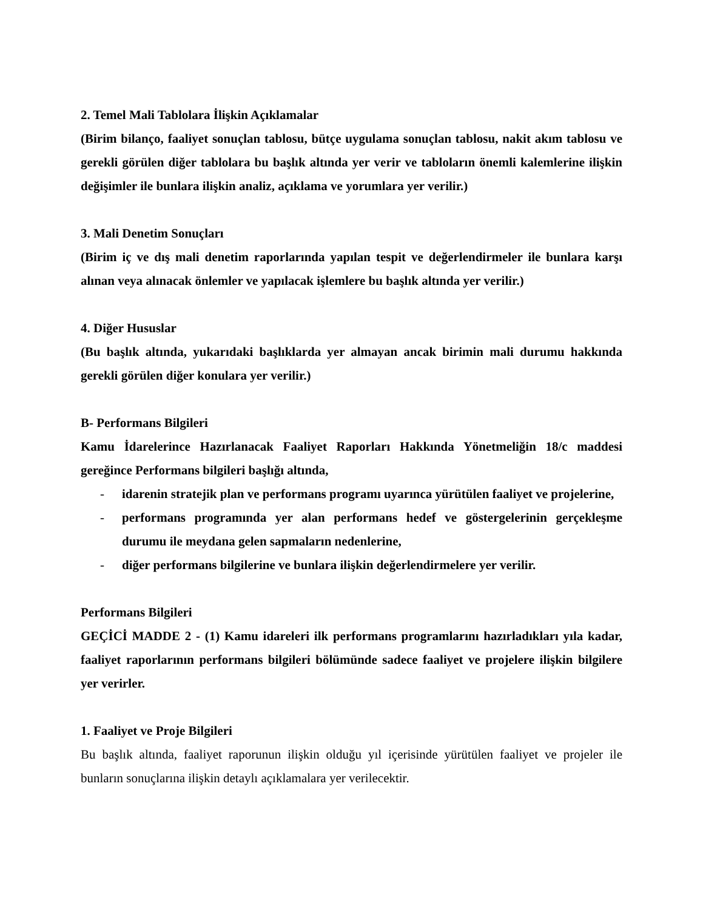2. Temel Mali Tablolara İlişkin Açıklamalar
(Birim bilanço, faaliyet sonuçlan tablosu, bütçe uygulama sonuçlan tablosu, nakit akım tablosu ve gerekli görülen diğer tablolara bu başlık altında yer verir ve tabloların önemli kalemlerine ilişkin değişimler ile bunlara ilişkin analiz, açıklama ve yorumlara yer verilir.)
3. Mali Denetim Sonuçları
(Birim iç ve dış mali denetim raporlarında yapılan tespit ve değerlendirmeler ile bunlara karşı alınan veya alınacak önlemler ve yapılacak işlemlere bu başlık altında yer verilir.)
4. Diğer Hususlar
(Bu başlık altında, yukarıdaki başlıklarda yer almayan ancak birimin mali durumu hakkında gerekli görülen diğer konulara yer verilir.)
B- Performans Bilgileri
Kamu İdarelerince Hazırlanacak Faaliyet Raporları Hakkında Yönetmeliğin 18/c maddesi gereğince Performans bilgileri başlığı altında,
- idarenin stratejik plan ve performans programı uyarınca yürütülen faaliyet ve projelerine,
- performans programında yer alan performans hedef ve göstergelerinin gerçekleşme durumu ile meydana gelen sapmaların nedenlerine,
- diğer performans bilgilerine ve bunlara ilişkin değerlendirmelere yer verilir.
Performans Bilgileri
GEÇİCİ MADDE 2 - (1) Kamu idareleri ilk performans programlarını hazırladıkları yıla kadar, faaliyet raporlarının performans bilgileri bölümünde sadece faaliyet ve projelere ilişkin bilgilere yer verirler.
1. Faaliyet ve Proje Bilgileri
Bu başlık altında, faaliyet raporunun ilişkin olduğu yıl içerisinde yürütülen faaliyet ve projeler ile bunların sonuçlarına ilişkin detaylı açıklamalara yer verilecektir.